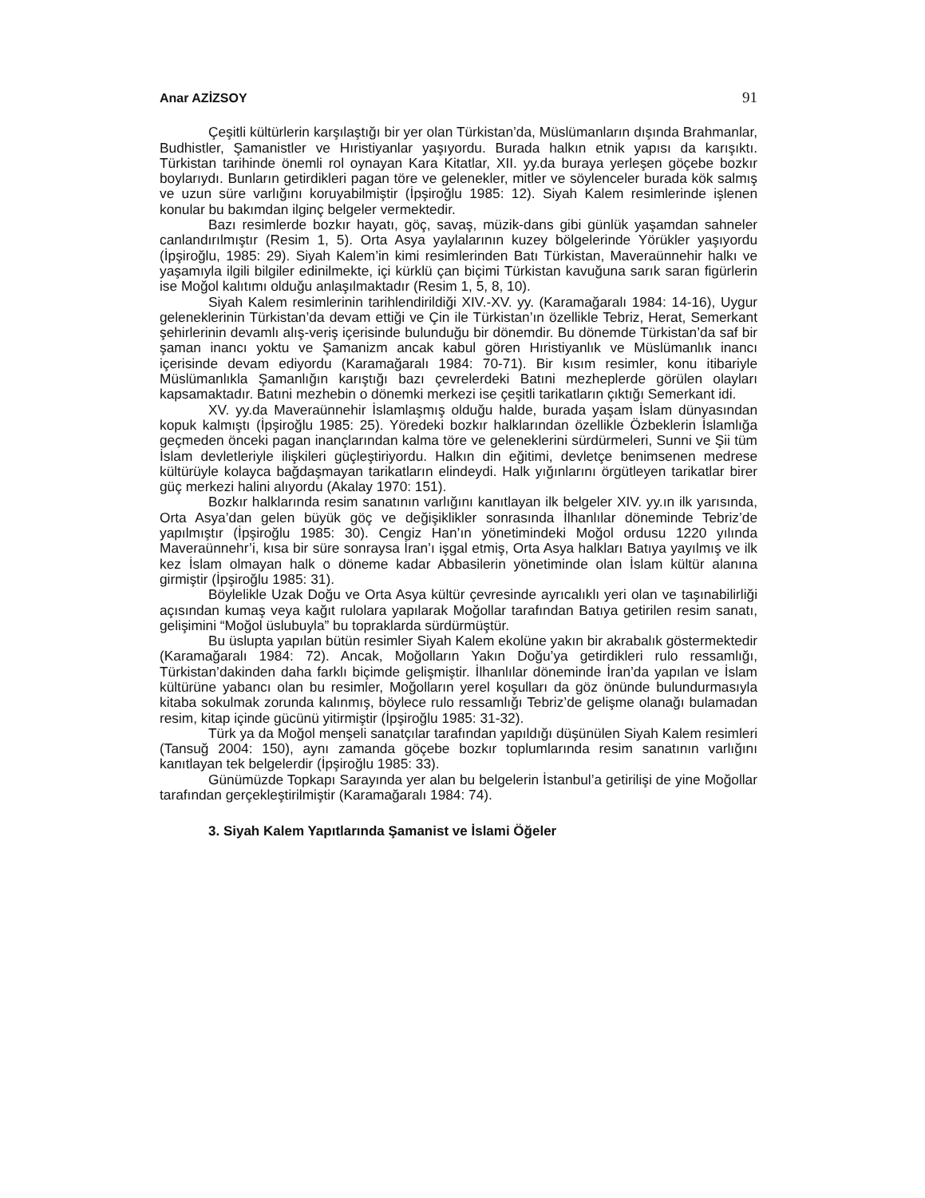Anar AZİZSOY 91
Çeşitli kültürlerin karşılaştığı bir yer olan Türkistan’da, Müslümanların dışında Brahmanlar, Budhistler, Şamanistler ve Hıristiyanlar yaşıyordu. Burada halkın etnik yapısı da karışıktı. Türkistan tarihinde önemli rol oynayan Kara Kitatlar, XII. yy.da buraya yerleşen göçebe bozkır boylarıydı. Bunların getirdikleri pagan töre ve gelenekler, mitler ve söylenceler burada kök salmış ve uzun süre varlığını koruyabilmiştir (İpşiroğlu 1985: 12). Siyah Kalem resimlerinde işlenen konular bu bakımdan ilginç belgeler vermektedir.
Bazı resimlerde bozkır hayatı, göç, savaş, müzik-dans gibi günlük yaşamdan sahneler canlandırılmıştır (Resim 1, 5). Orta Asya yaylalarının kuzey bölgelerinde Yörükler yaşıyordu (İpşiroğlu, 1985: 29). Siyah Kalem’in kimi resimlerinden Batı Türkistan, Maveraünnehir halkı ve yaşamıyla ilgili bilgiler edinilmekte, içi kürklü çan biçimi Türkistan kavuğuna sarık saran figürlerin ise Moğol kalıtımı olduğu anlaşılmaktadır (Resim 1, 5, 8, 10).
Siyah Kalem resimlerinin tarihlendirildiği XIV.-XV. yy. (Karamağaralı 1984: 14-16), Uygur geleneklerinin Türkistan’da devam ettiği ve Çin ile Türkistan’ın özellikle Tebriz, Herat, Semerkant şehirlerinin devamlı alış-veriş içerisinde bulunduğu bir dönemdir. Bu dönemde Türkistan’da saf bir şaman inancı yoktu ve Şamanizm ancak kabul gören Hıristiyanlık ve Müslümanlık inancı içerisinde devam ediyordu (Karamağaralı 1984: 70-71). Bir kısım resimler, konu itibariyle Müslümanlıkla Şamanlığın karıştığı bazı çevrelerdeki Batıni mezheplerde görülen olayları kapsamaktadır. Batıni mezhebin o dönemki merkezi ise çeşitli tarikatların çıktığı Semerkant idi.
XV. yy.da Maveraünnehir İslamlaşmış olduğu halde, burada yaşam İslam dünyasından kopuk kalmıştı (İpşiroğlu 1985: 25). Yöredeki bozkır halklarından özellikle Özbeklerin İslamlığa geçmeden önceki pagan inançlarından kalma töre ve geleneklerini sürdürmeleri, Sunni ve Şii tüm İslam devletleriyle ilişkileri güçleştiriyordu. Halkın din eğitimi, devletçe benimsenen medrese kültürüyle kolayca bağdaşmayan tarikatların elindeydi. Halk yığınlarını örgütleyen tarikatlar birer güç merkezi halini alıyordu (Akalay 1970: 151).
Bozkır halklarında resim sanatının varlığını kanıtlayan ilk belgeler XIV. yy.ın ilk yarısında, Orta Asya’dan gelen büyük göç ve değişiklikler sonrasında İlhanlılar döneminde Tebriz’de yapılmıştır (İpşiroğlu 1985: 30). Cengiz Han’ın yönetimindeki Moğol ordusu 1220 yılında Maveraünnehr’i, kısa bir süre sonraysa İran’ı işgal etmiş, Orta Asya halkları Batıya yayılmış ve ilk kez İslam olmayan halk o döneme kadar Abbasilerin yönetiminde olan İslam kültür alanına girmiştir (İpşiroğlu 1985: 31).
Böylelikle Uzak Doğu ve Orta Asya kültür çevresinde ayrıcalıklı yeri olan ve taşınabilirliği açısından kumaş veya kağıt rulolara yapılarak Moğollar tarafından Batıya getirilen resim sanatı, gelişimini “Moğol üslubuyla” bu topraklarda sürdürmüştür.
Bu üslupta yapılan bütün resimler Siyah Kalem ekolüne yakın bir akrabalık göstermektedir (Karamağaralı 1984: 72). Ancak, Moğolların Yakın Doğu’ya getirdikleri rulo ressamlığı, Türkistan’dakinden daha farklı biçimde gelişmiştir. İlhanlılar döneminde İran’da yapılan ve İslam kültürüne yabancı olan bu resimler, Moğolların yerel koşulları da göz önünde bulundurmasıyla kitaba sokulmak zorunda kalınmış, böylece rulo ressamlığı Tebriz’de gelişme olanağı bulamadan resim, kitap içinde gücünü yitirmiştir (İpşiroğlu 1985: 31-32).
Türk ya da Moğol menşeli sanatçılar tarafından yapıldığı düşünülen Siyah Kalem resimleri (Tansuğ 2004: 150), aynı zamanda göçebe bozkır toplumlarında resim sanatının varlığını kanıtlayan tek belgelerdir (İpşiroğlu 1985: 33).
Günümüzde Topkapı Sarayında yer alan bu belgelerin İstanbul’a getirilişi de yine Moğollar tarafından gerçekleştirilmiştir (Karamağaralı 1984: 74).
3. Siyah Kalem Yapıtlarında Şamanist ve İslami Öğeler